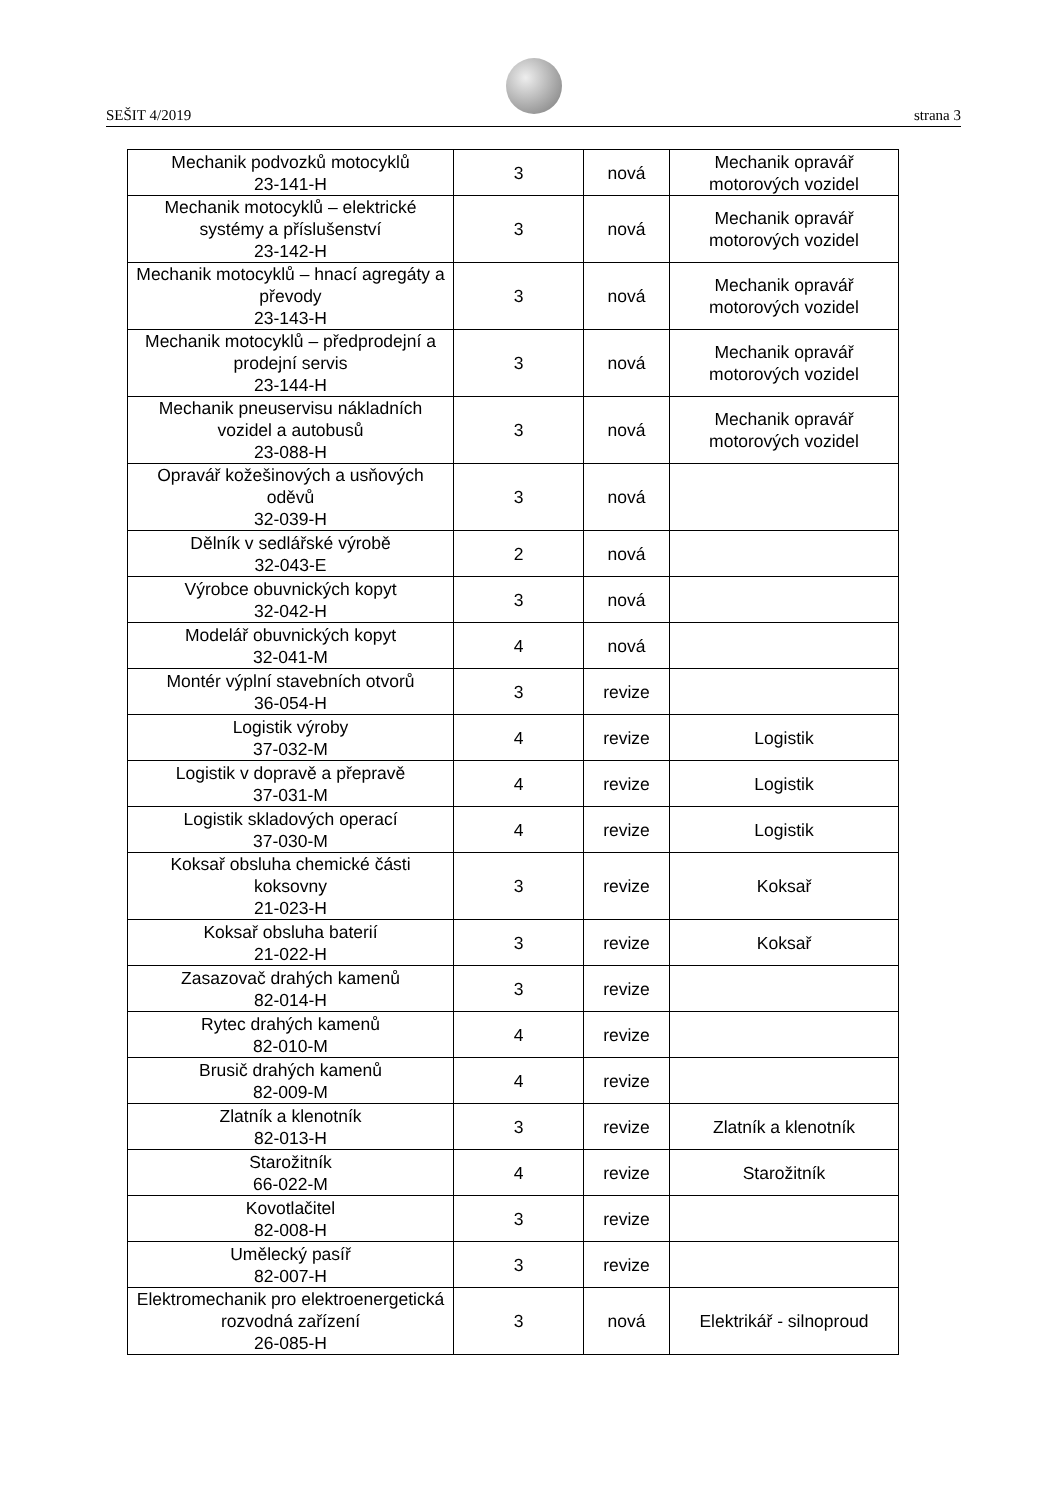SEŠIT 4/2019 strana 3
| Mechanik podvozků motocyklů 23-141-H | 3 | nová | Mechanik opravář motorových vozidel |
| Mechanik motocyklů – elektrické systémy a příslušenství 23-142-H | 3 | nová | Mechanik opravář motorových vozidel |
| Mechanik motocyklů – hnací agregáty a převody 23-143-H | 3 | nová | Mechanik opravář motorových vozidel |
| Mechanik motocyklů – předprodejní a prodejní servis 23-144-H | 3 | nová | Mechanik opravář motorových vozidel |
| Mechanik pneuservisu nákladních vozidel a autobusů 23-088-H | 3 | nová | Mechanik opravář motorových vozidel |
| Opravář kožešinových a usňových oděvů 32-039-H | 3 | nová | |
| Dělník v sedlářské výrobě 32-043-E | 2 | nová | |
| Výrobce obuvnických kopyt 32-042-H | 3 | nová | |
| Modelář obuvnických kopyt 32-041-M | 4 | nová | |
| Montér výplní stavebních otvorů 36-054-H | 3 | revize | |
| Logistik výroby 37-032-M | 4 | revize | Logistik |
| Logistik v dopravě a přepravě 37-031-M | 4 | revize | Logistik |
| Logistik skladových operací 37-030-M | 4 | revize | Logistik |
| Koksař obsluha chemické části koksovny 21-023-H | 3 | revize | Koksař |
| Koksař obsluha baterií 21-022-H | 3 | revize | Koksař |
| Zasazovač drahých kamenů 82-014-H | 3 | revize | |
| Rytec drahých kamenů 82-010-M | 4 | revize | |
| Brusič drahých kamenů 82-009-M | 4 | revize | |
| Zlatník a klenotník 82-013-H | 3 | revize | Zlatník a klenotník |
| Starožitník 66-022-M | 4 | revize | Starožitník |
| Kovotlačitel 82-008-H | 3 | revize | |
| Umělecký pasíř 82-007-H | 3 | revize | |
| Elektromechanik pro elektroenergetická rozvodná zařízení 26-085-H | 3 | nová | Elektrikář - silnoproud |